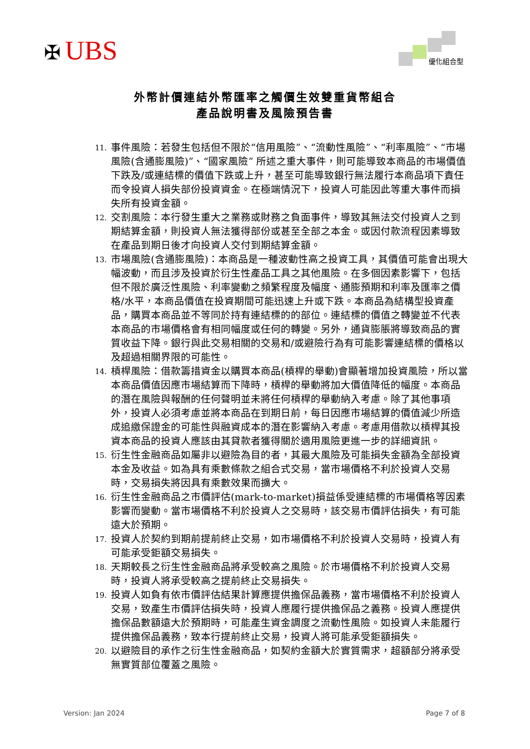✠ UBS 優化組合型
外幣計價連結外幣匯率之觸價生效雙重貨幣組合
產品說明書及風險預告書
11. 事件風險：若發生包括但不限於“信用風險”、“流動性風險”、“利率風險”、“市場風險(含通膨風險)”、“國家風險” 所述之重大事件，則可能導致本商品的市場價值下跌及/或連結標的價值下跌或上升，甚至可能導致銀行無法履行本商品項下責任而令投資人損失部份投資資金。在極端情況下，投資人可能因此等重大事件而損失所有投資金額。
12. 交割風險：本行發生重大之業務或財務之負面事件，導致其無法交付投資人之到期結算金額，則投資人無法獲得部份或甚至全部之本金。或因付款流程因素導致在產品到期日後才向投資人交付到期結算金額。
13. 市場風險(含通膨風險)：本商品是一種波動性高之投資工具，其價值可能會出現大幅波動，而且涉及投資於衍生性產品工具之其他風險。在多個因素影響下，包括但不限於廣泛性風險、利率變動之頻繁程度及幅度、通膨預期和利率及匯率之價格/水平，本商品價值在投資期間可能迅速上升或下跌。本商品為結構型投資產品，購買本商品並不等同於持有連結標的的部位。連結標的價值之轉變並不代表本商品的市場價格會有相同幅度或任何的轉變。另外，通貨膨脹將導致商品的實質收益下降。銀行與此交易相關的交易和/或避險行為有可能影響連結標的價格以及超過相關界限的可能性。
14. 槓桿風險：借款籌措資金以購買本商品(槓桿的舉動)會顯著增加投資風險，所以當本商品價值因應市場結算而下降時，槓桿的舉動將加大價值降低的幅度。本商品的潛在風險與報酬的任何聲明並未將任何槓桿的舉動納入考慮。除了其他事項外，投資人必須考慮並將本商品在到期日前，每日因應市場結算的價值減少所造成追繳保證金的可能性與融資成本的潛在影響納入考慮。考慮用借款以槓桿其投資本商品的投資人應該由其貸款者獲得關於適用風險更進一步的詳細資訊。
15. 衍生性金融商品如屬非以避險為目的者，其最大風險及可能損失金額為全部投資本金及收益。如為具有乘數條款之組合式交易，當市場價格不利於投資人交易時，交易損失將因具有乘數效果而擴大。
16. 衍生性金融商品之市價評估(mark-to-market)損益係受連結標的市場價格等因素影響而變動。當市場價格不利於投資人之交易時，該交易市價評估損失，有可能遠大於預期。
17. 投資人於契約到期前提前終止交易，如市場價格不利於投資人交易時，投資人有可能承受鉅額交易損失。
18. 天期較長之衍生性金融商品將承受較高之風險。於市場價格不利於投資人交易時，投資人將承受較高之提前終止交易損失。
19. 投資人如負有依市價評估結果計算應提供擔保品義務，當市場價格不利於投資人交易，致產生市價評估損失時，投資人應履行提供擔保品之義務。投資人應提供擔保品數額遠大於預期時，可能產生資金調度之流動性風險。如投資人未能履行提供擔保品義務，致本行提前終止交易，投資人將可能承受鉅額損失。
20. 以避險目的承作之衍生性金融商品，如契約金額大於實質需求，超額部分將承受無實質部位覆蓋之風險。
Version: Jan 2024 Page 7 of 8